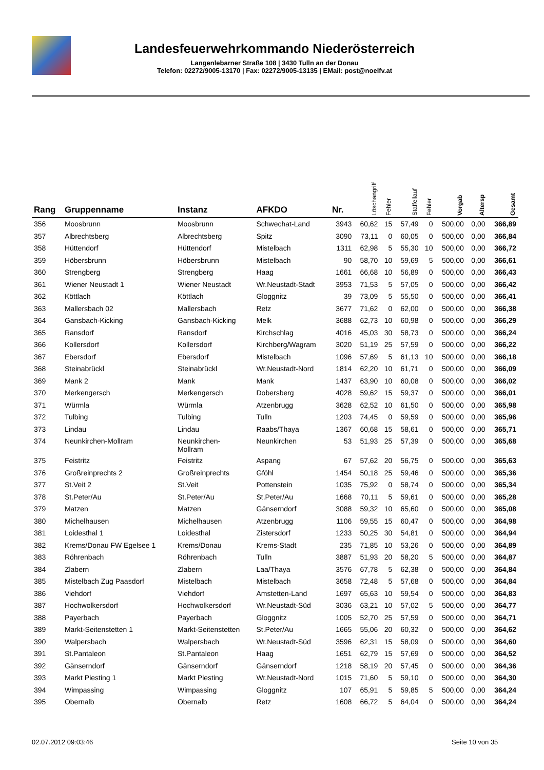Landesfeuerwehrkommando Niederösterreich
Langenlebarner Straße 108 | 3430 Tulln an der Donau
Telefon: 02272/9005-13170 | Fax: 02272/9005-13135 | EMail: post@noelfv.at
| Rang | Gruppenname | Instanz | AFKDO | Nr. | Löschangriff | Fehler | Staffellauf | Fehler | Vorgab | Altersp | Gesamt |
| --- | --- | --- | --- | --- | --- | --- | --- | --- | --- | --- | --- |
| 356 | Moosbrunn | Moosbrunn | Schwechat-Land | 3943 | 60,62 | 15 | 57,49 | 0 | 500,00 | 0,00 | 366,89 |
| 357 | Albrechtsberg | Albrechtsberg | Spitz | 3090 | 73,11 | 0 | 60,05 | 0 | 500,00 | 0,00 | 366,84 |
| 358 | Hüttendorf | Hüttendorf | Mistelbach | 1311 | 62,98 | 5 | 55,30 | 10 | 500,00 | 0,00 | 366,72 |
| 359 | Höbersbrunn | Höbersbrunn | Mistelbach | 90 | 58,70 | 10 | 59,69 | 5 | 500,00 | 0,00 | 366,61 |
| 360 | Strengberg | Strengberg | Haag | 1661 | 66,68 | 10 | 56,89 | 0 | 500,00 | 0,00 | 366,43 |
| 361 | Wiener Neustadt 1 | Wiener Neustadt | Wr.Neustadt-Stadt | 3953 | 71,53 | 5 | 57,05 | 0 | 500,00 | 0,00 | 366,42 |
| 362 | Köttlach | Köttlach | Gloggnitz | 39 | 73,09 | 5 | 55,50 | 0 | 500,00 | 0,00 | 366,41 |
| 363 | Mallersbach 02 | Mallersbach | Retz | 3677 | 71,62 | 0 | 62,00 | 0 | 500,00 | 0,00 | 366,38 |
| 364 | Gansbach-Kicking | Gansbach-Kicking | Melk | 3688 | 62,73 | 10 | 60,98 | 0 | 500,00 | 0,00 | 366,29 |
| 365 | Ransdorf | Ransdorf | Kirchschlag | 4016 | 45,03 | 30 | 58,73 | 0 | 500,00 | 0,00 | 366,24 |
| 366 | Kollersdorf | Kollersdorf | Kirchberg/Wagram | 3020 | 51,19 | 25 | 57,59 | 0 | 500,00 | 0,00 | 366,22 |
| 367 | Ebersdorf | Ebersdorf | Mistelbach | 1096 | 57,69 | 5 | 61,13 | 10 | 500,00 | 0,00 | 366,18 |
| 368 | Steinabrückl | Steinabrückl | Wr.Neustadt-Nord | 1814 | 62,20 | 10 | 61,71 | 0 | 500,00 | 0,00 | 366,09 |
| 369 | Mank 2 | Mank | Mank | 1437 | 63,90 | 10 | 60,08 | 0 | 500,00 | 0,00 | 366,02 |
| 370 | Merkengersch | Merkengersch | Dobersberg | 4028 | 59,62 | 15 | 59,37 | 0 | 500,00 | 0,00 | 366,01 |
| 371 | Würmla | Würmla | Atzenbrugg | 3628 | 62,52 | 10 | 61,50 | 0 | 500,00 | 0,00 | 365,98 |
| 372 | Tulbing | Tulbing | Tulln | 1203 | 74,45 | 0 | 59,59 | 0 | 500,00 | 0,00 | 365,96 |
| 373 | Lindau | Lindau | Raabs/Thaya | 1367 | 60,68 | 15 | 58,61 | 0 | 500,00 | 0,00 | 365,71 |
| 374 | Neunkirchen-Mollram | Neunkirchen- Mollram | Neunkirchen | 53 | 51,93 | 25 | 57,39 | 0 | 500,00 | 0,00 | 365,68 |
| 375 | Feistritz | Feistritz | Aspang | 67 | 57,62 | 20 | 56,75 | 0 | 500,00 | 0,00 | 365,63 |
| 376 | Großreinprechts 2 | Großreinprechts | Gföhl | 1454 | 50,18 | 25 | 59,46 | 0 | 500,00 | 0,00 | 365,36 |
| 377 | St.Veit 2 | St.Veit | Pottenstein | 1035 | 75,92 | 0 | 58,74 | 0 | 500,00 | 0,00 | 365,34 |
| 378 | St.Peter/Au | St.Peter/Au | St.Peter/Au | 1668 | 70,11 | 5 | 59,61 | 0 | 500,00 | 0,00 | 365,28 |
| 379 | Matzen | Matzen | Gänserndorf | 3088 | 59,32 | 10 | 65,60 | 0 | 500,00 | 0,00 | 365,08 |
| 380 | Michelhausen | Michelhausen | Atzenbrugg | 1106 | 59,55 | 15 | 60,47 | 0 | 500,00 | 0,00 | 364,98 |
| 381 | Loidesthal 1 | Loidesthal | Zistersdorf | 1233 | 50,25 | 30 | 54,81 | 0 | 500,00 | 0,00 | 364,94 |
| 382 | Krems/Donau FW Egelsee 1 | Krems/Donau | Krems-Stadt | 235 | 71,85 | 10 | 53,26 | 0 | 500,00 | 0,00 | 364,89 |
| 383 | Röhrenbach | Röhrenbach | Tulln | 3887 | 51,93 | 20 | 58,20 | 5 | 500,00 | 0,00 | 364,87 |
| 384 | Zlabern | Zlabern | Laa/Thaya | 3576 | 67,78 | 5 | 62,38 | 0 | 500,00 | 0,00 | 364,84 |
| 385 | Mistelbach Zug Paasdorf | Mistelbach | Mistelbach | 3658 | 72,48 | 5 | 57,68 | 0 | 500,00 | 0,00 | 364,84 |
| 386 | Viehdorf | Viehdorf | Amstetten-Land | 1697 | 65,63 | 10 | 59,54 | 0 | 500,00 | 0,00 | 364,83 |
| 387 | Hochwolkersdorf | Hochwolkersdorf | Wr.Neustadt-Süd | 3036 | 63,21 | 10 | 57,02 | 5 | 500,00 | 0,00 | 364,77 |
| 388 | Payerbach | Payerbach | Gloggnitz | 1005 | 52,70 | 25 | 57,59 | 0 | 500,00 | 0,00 | 364,71 |
| 389 | Markt-Seitenstetten 1 | Markt-Seitenstetten | St.Peter/Au | 1665 | 55,06 | 20 | 60,32 | 0 | 500,00 | 0,00 | 364,62 |
| 390 | Walpersbach | Walpersbach | Wr.Neustadt-Süd | 3596 | 62,31 | 15 | 58,09 | 0 | 500,00 | 0,00 | 364,60 |
| 391 | St.Pantaleon | St.Pantaleon | Haag | 1651 | 62,79 | 15 | 57,69 | 0 | 500,00 | 0,00 | 364,52 |
| 392 | Gänserndorf | Gänserndorf | Gänserndorf | 1218 | 58,19 | 20 | 57,45 | 0 | 500,00 | 0,00 | 364,36 |
| 393 | Markt Piesting 1 | Markt Piesting | Wr.Neustadt-Nord | 1015 | 71,60 | 5 | 59,10 | 0 | 500,00 | 0,00 | 364,30 |
| 394 | Wimpassing | Wimpassing | Gloggnitz | 107 | 65,91 | 5 | 59,85 | 5 | 500,00 | 0,00 | 364,24 |
| 395 | Obernalb | Obernalb | Retz | 1608 | 66,72 | 5 | 64,04 | 0 | 500,00 | 0,00 | 364,24 |
02.07.2012 09:03:46 Seite 10 von 35